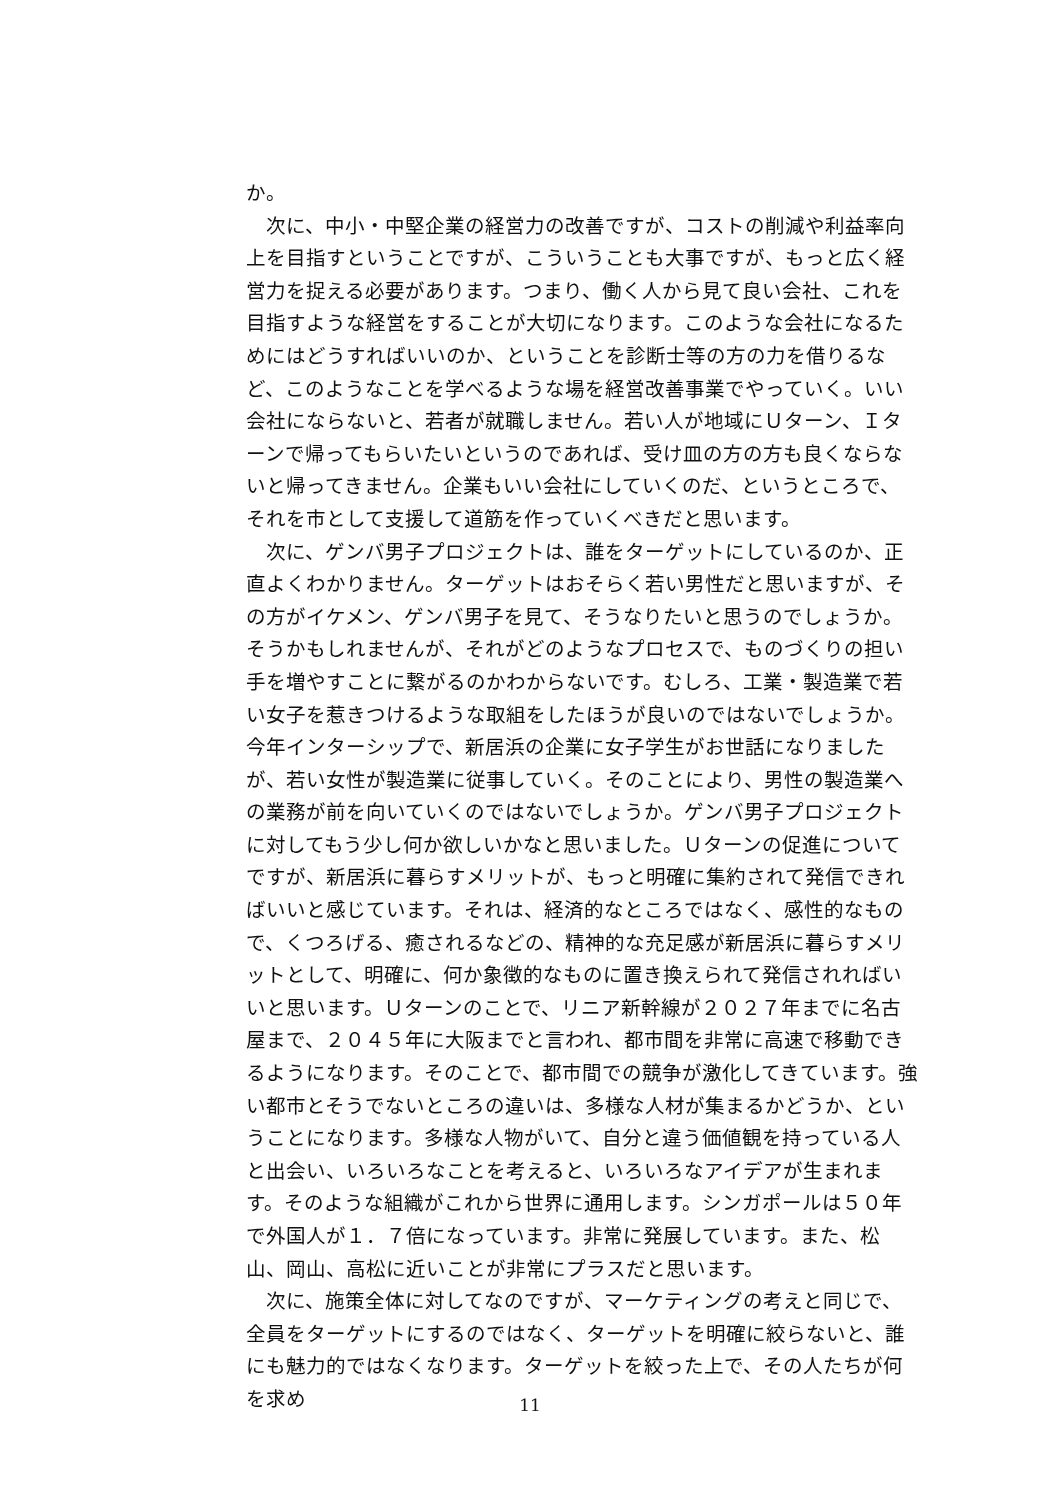か。
次に、中小・中堅企業の経営力の改善ですが、コストの削減や利益率向上を目指すということですが、こういうことも大事ですが、もっと広く経営力を捉える必要があります。つまり、働く人から見て良い会社、これを目指すような経営をすることが大切になります。このような会社になるためにはどうすればいいのか、ということを診断士等の方の力を借りるなど、このようなことを学べるような場を経営改善事業でやっていく。いい会社にならないと、若者が就職しません。若い人が地域にＵターン、Ｉターンで帰ってもらいたいというのであれば、受け皿の方の方も良くならないと帰ってきません。企業もいい会社にしていくのだ、というところで、それを市として支援して道筋を作っていくべきだと思います。
次に、ゲンバ男子プロジェクトは、誰をターゲットにしているのか、正直よくわかりません。ターゲットはおそらく若い男性だと思いますが、その方がイケメン、ゲンバ男子を見て、そうなりたいと思うのでしょうか。そうかもしれませんが、それがどのようなプロセスで、ものづくりの担い手を増やすことに繋がるのかわからないです。むしろ、工業・製造業で若い女子を惹きつけるような取組をしたほうが良いのではないでしょうか。今年インターシップで、新居浜の企業に女子学生がお世話になりましたが、若い女性が製造業に従事していく。そのことにより、男性の製造業への業務が前を向いていくのではないでしょうか。ゲンバ男子プロジェクトに対してもう少し何か欲しいかなと思いました。Ｕターンの促進についてですが、新居浜に暮らすメリットが、もっと明確に集約されて発信できればいいと感じています。それは、経済的なところではなく、感性的なもので、くつろげる、癒されるなどの、精神的な充足感が新居浜に暮らすメリットとして、明確に、何か象徴的なものに置き換えられて発信されればいいと思います。Ｕターンのことで、リニア新幹線が２０２７年までに名古屋まで、２０４５年に大阪までと言われ、都市間を非常に高速で移動できるようになります。そのことで、都市間での競争が激化してきています。強い都市とそうでないところの違いは、多様な人材が集まるかどうか、ということになります。多様な人物がいて、自分と違う価値観を持っている人と出会い、いろいろなことを考えると、いろいろなアイデアが生まれます。そのような組織がこれから世界に通用します。シンガポールは５０年で外国人が１．７倍になっています。非常に発展しています。また、松山、岡山、高松に近いことが非常にプラスだと思います。
次に、施策全体に対してなのですが、マーケティングの考えと同じで、全員をターゲットにするのではなく、ターゲットを明確に絞らないと、誰にも魅力的ではなくなります。ターゲットを絞った上で、その人たちが何を求め
11